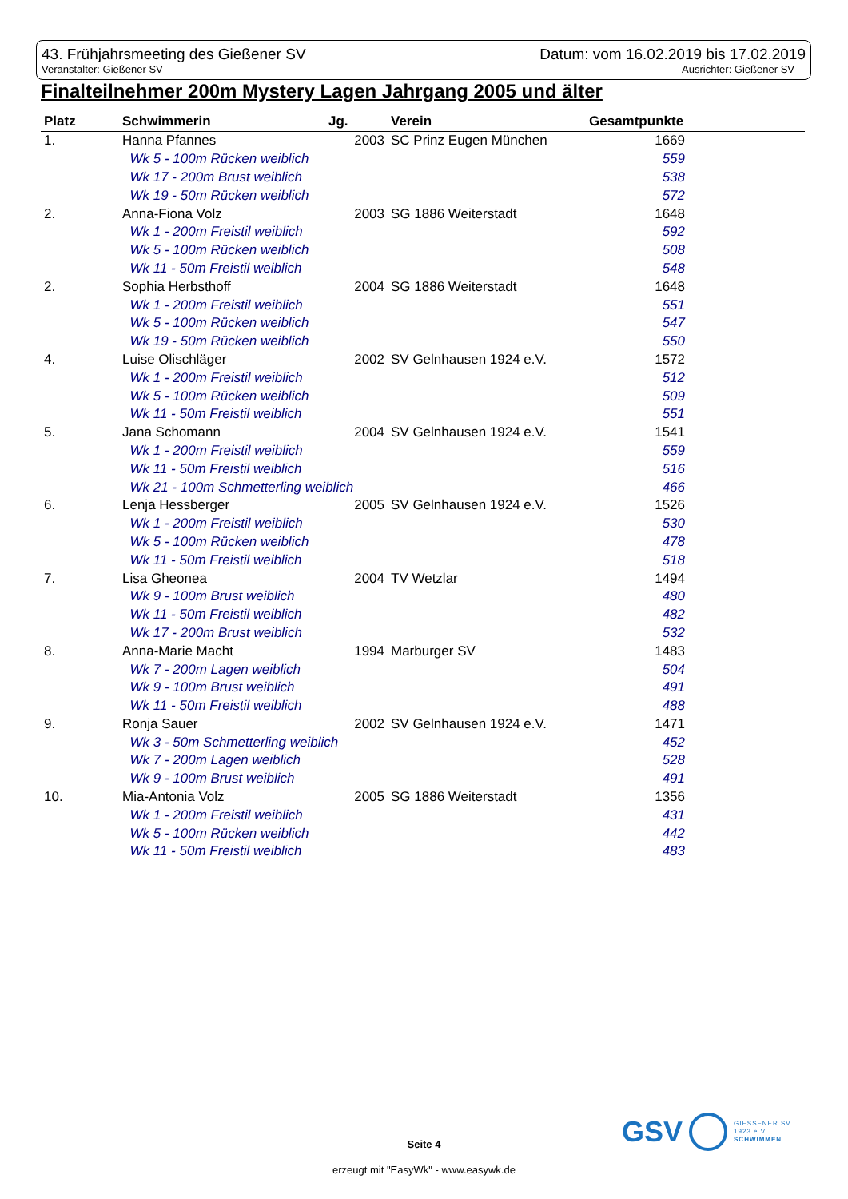43. Frühjahrsmeeting des Gießener SV Datum: vom 16.02.2019 bis 17.02.2019
Veranstalter: Gießener SV Ausrichter: Gießener SV
Finalteilnehmer 200m Mystery Lagen Jahrgang 2005 und älter
| Platz | Schwimmerin | Jg. | Verein | Gesamtpunkte | |
| --- | --- | --- | --- | --- | --- |
| 1. | Hanna Pfannes | 2003 | SC Prinz Eugen München | 1669 | |
| | Wk 5 - 100m Rücken weiblich | | | 559 | |
| | Wk 17 - 200m Brust weiblich | | | 538 | |
| | Wk 19 - 50m Rücken weiblich | | | 572 | |
| 2. | Anna-Fiona Volz | 2003 | SG 1886 Weiterstadt | 1648 | |
| | Wk 1 - 200m Freistil weiblich | | | 592 | |
| | Wk 5 - 100m Rücken weiblich | | | 508 | |
| | Wk 11 - 50m Freistil weiblich | | | 548 | |
| 2. | Sophia Herbsthoff | 2004 | SG 1886 Weiterstadt | 1648 | |
| | Wk 1 - 200m Freistil weiblich | | | 551 | |
| | Wk 5 - 100m Rücken weiblich | | | 547 | |
| | Wk 19 - 50m Rücken weiblich | | | 550 | |
| 4. | Luise Olischläger | 2002 | SV Gelnhausen 1924 e.V. | 1572 | |
| | Wk 1 - 200m Freistil weiblich | | | 512 | |
| | Wk 5 - 100m Rücken weiblich | | | 509 | |
| | Wk 11 - 50m Freistil weiblich | | | 551 | |
| 5. | Jana Schomann | 2004 | SV Gelnhausen 1924 e.V. | 1541 | |
| | Wk 1 - 200m Freistil weiblich | | | 559 | |
| | Wk 11 - 50m Freistil weiblich | | | 516 | |
| | Wk 21 - 100m Schmetterling weiblich | | | 466 | |
| 6. | Lenja Hessberger | 2005 | SV Gelnhausen 1924 e.V. | 1526 | |
| | Wk 1 - 200m Freistil weiblich | | | 530 | |
| | Wk 5 - 100m Rücken weiblich | | | 478 | |
| | Wk 11 - 50m Freistil weiblich | | | 518 | |
| 7. | Lisa Gheonea | 2004 | TV Wetzlar | 1494 | |
| | Wk 9 - 100m Brust weiblich | | | 480 | |
| | Wk 11 - 50m Freistil weiblich | | | 482 | |
| | Wk 17 - 200m Brust weiblich | | | 532 | |
| 8. | Anna-Marie Macht | 1994 | Marburger SV | 1483 | |
| | Wk 7 - 200m Lagen weiblich | | | 504 | |
| | Wk 9 - 100m Brust weiblich | | | 491 | |
| | Wk 11 - 50m Freistil weiblich | | | 488 | |
| 9. | Ronja Sauer | 2002 | SV Gelnhausen 1924 e.V. | 1471 | |
| | Wk 3 - 50m Schmetterling weiblich | | | 452 | |
| | Wk 7 - 200m Lagen weiblich | | | 528 | |
| | Wk 9 - 100m Brust weiblich | | | 491 | |
| 10. | Mia-Antonia Volz | 2005 | SG 1886 Weiterstadt | 1356 | |
| | Wk 1 - 200m Freistil weiblich | | | 431 | |
| | Wk 5 - 100m Rücken weiblich | | | 442 | |
| | Wk 11 - 50m Freistil weiblich | | | 483 | |
GSV GIESSENER SV
1923 e.V.
SCHWIMMEN
Seite 4
erzeugt mit "EasyWk" - www.easywk.de